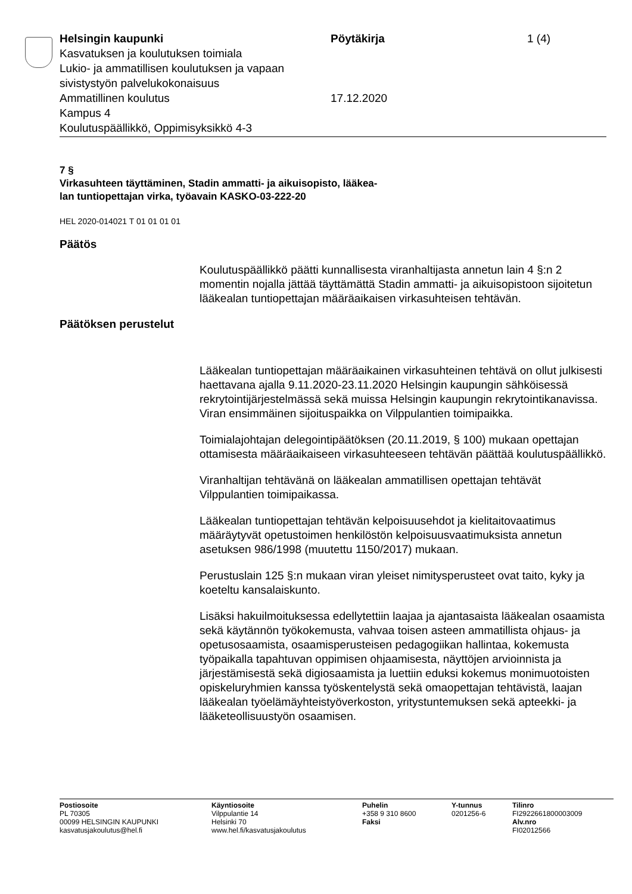Helsingin kaupunki
Kasvatuksen ja koulutuksen toimiala
Lukio- ja ammatillisen koulutuksen ja vapaan sivistystyön palvelukokonaisuus
Ammatillinen koulutus
Kampus 4
Koulutuspäällikkö, Oppimisyksikkö 4-3
Pöytäkirja
17.12.2020
1 (4)
7 §
Virkasuhteen täyttäminen, Stadin ammatti- ja aikuisopisto, lääkea-
lan tuntiopettajan virka, työavain KASKO-03-222-20
HEL 2020-014021 T 01 01 01 01
Päätös
Koulutuspäällikkö päätti kunnallisesta viranhaltijasta annetun lain 4 §:n 2 momentin nojalla jättää täyttämättä Stadin ammatti- ja aikuisopistoon sijoitetun lääkealan tuntiopettajan määräaikaisen virkasuhteisen tehtä­vän.
Päätöksen perustelut
Lääkealan tuntiopettajan määräaikainen virkasuhteinen tehtävä on ollut julkisesti haettavana ajalla 9.11.2020-23.11.2020 Helsingin kaupungin sähköisessä rekrytointijärjestelmässä sekä muissa Helsingin kaupungin rekrytointikanavissa. Viran ensimmäinen sijoituspaikka on Vilppulantien toimipaikka.
Toimialajohtajan delegointipäätöksen (20.11.2019, § 100) mukaan opettajan ottamisesta määräaikaiseen virkasuhteeseen tehtävän päättää koulutuspäällikkö.
Viranhaltijan tehtävänä on lääkealan ammatillisen opettajan tehtävät Vilppulantien toimipaikassa.
Lääkealan tuntiopettajan tehtävän kelpoisuusehdot ja kielitaitovaatimus määräytyvät opetustoimen henkilöstön kelpoisuusvaatimuksista annetun asetuksen 986/1998 (muutettu 1150/2017) mukaan.
Perustuslain 125 §:n mukaan viran yleiset nimitysperusteet ovat taito, kyky ja koeteltu kansalaiskunto.
Lisäksi hakuilmoituksessa edellytettiin laajaa ja ajantasaista lääkealan osaamista sekä käytännön työkokemusta, vahvaa toisen asteen ammatillista ohjaus- ja opetusosaamista, osaamisperusteisen pedagogiikan hallintaa, kokemusta työpaikalla tapahtuvan oppimisen ohjaamisesta, näyttöjen arvioinnista ja järjestämisestä sekä digiosaamista ja luettiin eduksi kokemus monimuotoisten opiskeluryhmien kanssa työskentelystä sekä omaopettajan tehtävistä, laajan lääkealan työelämäyhteistyöverkoston, yritystuntemuksen sekä apteekki- ja lääketeollisuustyön osaamisen.
Postiosoite
PL 70305
00099 HELSINGIN KAUPUNKI
kasvatusjakoulutus@hel.fi
Käyntiosoite
Vilppulantie 14
Helsinki 70
www.hel.fi/kasvatusjakoulutus
Puhelin
+358 9 310 8600
Faksi
Y-tunnus
0201256-6
Tilinro
FI2922661800003009
Alv.nro
FI02012566